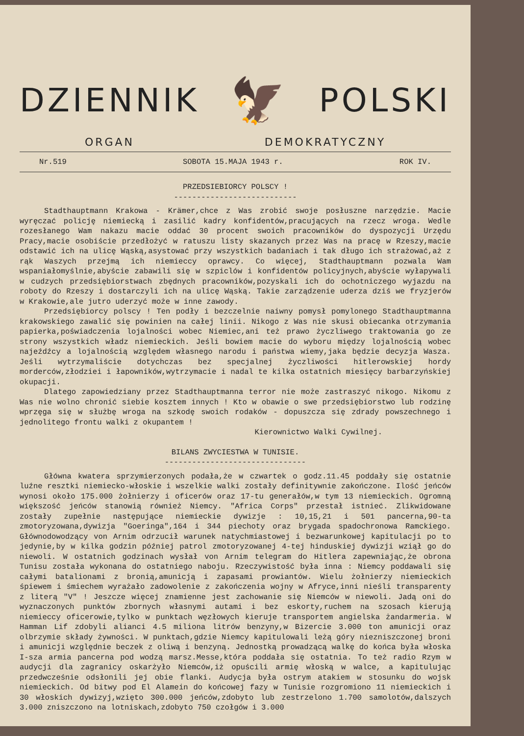DZIENNIK 🦅 POLSKI
ORGAN DEMOKRATYCZNY
Nr.519 SOBOTA 15.MAJA 1943 r. ROK IV.
PRZEDSIEBIORCY POLSCY !
---------------------------
Stadthauptmann Krakowa - Krämer,chce z Was zrobić swoje posłuszne narzędzie. Macie wyręczać policję niemiecką i zasilić kadry konfidentów,pracujących na rzecz wroga. Wedle rozesłanego Wam nakazu macie oddać 30 procent swoich pracowników do dyspozycji Urzędu Pracy,macie osobiście przedłożyć w ratuszu listy skazanych przez Was na pracę w Rzeszy,macie odstawić ich na ulicę Wąską,asystować przy wszystkich badaniach i tak długo ich strażować,aż z rąk Waszych przejmą ich niemieccy oprawcy. Co więcej, Stadthauptmann pozwala Wam wspaniałomyślnie,abyście zabawili się w szpiclów i konfidentów policyjnych,abyście wyłapywali w cudzych przedsiębiorstwach zbędnych pracowników,pozyskali ich do ochotniczego wyjazdu na roboty do Rzeszy i dostarczyli ich na ulicę Wąską. Takie zarządzenie uderza dziś we fryzjerów w Krakowie,ale jutro uderzyć może w inne zawody.
Przedsiębiorcy polscy ! Ten podły i bezczelnie naiwny pomysł pomylonego Stadthauptmanna krakowskiego zawalić się powinien na całej linii. Nikogo z Was nie skusi obiecanka otrzymania papierka,poświadczenia lojalności wobec Niemiec,ani też prawo życzliwego traktowania go ze strony wszystkich władz niemieckich. Jeśli bowiem macie do wyboru między lojalnością wobec najeźdźcy a lojalnością względem własnego narodu i państwa wiemy,jaka będzie decyzja Wasza. Jeśli wytrzymaliście dotychczas bez specjalnej życzliwości hitlerowskiej hordy morderców,złodziei i łapowników,wytrzymacie i nadal te kilka ostatnich miesięcy barbarzyńskiej okupacji.
Dlatego zapowiedziany przez Stadthauptmanna terror nie może zastraszyć nikogo. Nikomu z Was nie wolno chronić siebie kosztem innych ! Kto w obawie o swe przedsiębiorstwo lub rodzinę wprzęga się w służbę wroga na szkodę swoich rodaków - dopuszcza się zdrady powszechnego i jednolitego frontu walki z okupantem !
Kierownictwo Walki Cywilnej.
BILANS ZWYCIESTWA W TUNISIE.
-------------------------------
Główna kwatera sprzymierzonych podała,że w czwartek o godz.11.45 poddały się ostatnie luźne resztki niemiecko-włoskie i wszelkie walki zostały definitywnie zakończone. Ilość jeńców wynosi około 175.000 żołnierzy i oficerów oraz 17-tu generałów,w tym 13 niemieckich. Ogromną większość jeńców stanowią również Niemcy. "Africa Corps" przestał istnieć. Zlikwidowane zostały zupełnie następujące niemieckie dywizje : 10,15,21 i 501 pancerna,90-ta zmotoryzowana,dywizja "Goeringa",164 i 344 piechoty oraz brygada spadochronowa Ramckiego. Głównodowodzący von Arnim odrzucił warunek natychmiastowej i bezwarunkowej kapitulacji po to jedynie,by w kilka godzin później patrol zmotoryzowanej 4-tej hinduskiej dywizji wziął go do niewoli. W ostatnich godzinach wysłał von Arnim telegram do Hitlera zapewniając,że obrona Tunisu została wykonana do ostatniego naboju. Rzeczywistość była inna : Niemcy poddawali się całymi batalionami z bronią,amunicją i zapasami prowiantów. Wielu żołnierzy niemieckich śpiewem i śmiechem wyrażało zadowolenie z zakończenia wojny w Afryce,inni nieśli transparenty z literą "V" ! Jeszcze więcej znamienne jest zachowanie się Niemców w niewoli. Jadą oni do wyznaczonych punktów zbornych własnymi autami i bez eskorty,ruchem na szosach kierują niemieccy oficerowie,tylko w punktach węzłowych kieruje transportem angielska żandarmeria. W Hamman Lif zdobyli alianci 4.5 miliona litrów benzyny,w Bizercie 3.000 ton amunicji oraz olbrzymie składy żywności. W punktach,gdzie Niemcy kapitulowali leżą góry niezniszczonej broni i amunicji względnie beczek z oliwą i benzyną. Jednostką prowadzącą walkę do końca była włoska I-sza armia pancerna pod wodzą marsz.Messe,która poddała się ostatnia. To też radio Rzym w audycji dla zagranicy oskarżyło Niemców,iż opuścili armię włoską w walce, a kapitulując przedwcześnie odsłonili jej obie flanki. Audycja była ostrym atakiem w stosunku do wojsk niemieckich. Od bitwy pod El Alamein do końcowej fazy w Tunisie rozgromiono 11 niemieckich i 30 włoskich dywizyj,wzięto 300.000 jeńców,zdobyto lub zestrzelono 1.700 samolotów,dalszych 3.000 zniszczono na lotniskach,zdobyto 750 czołgów i 3.000